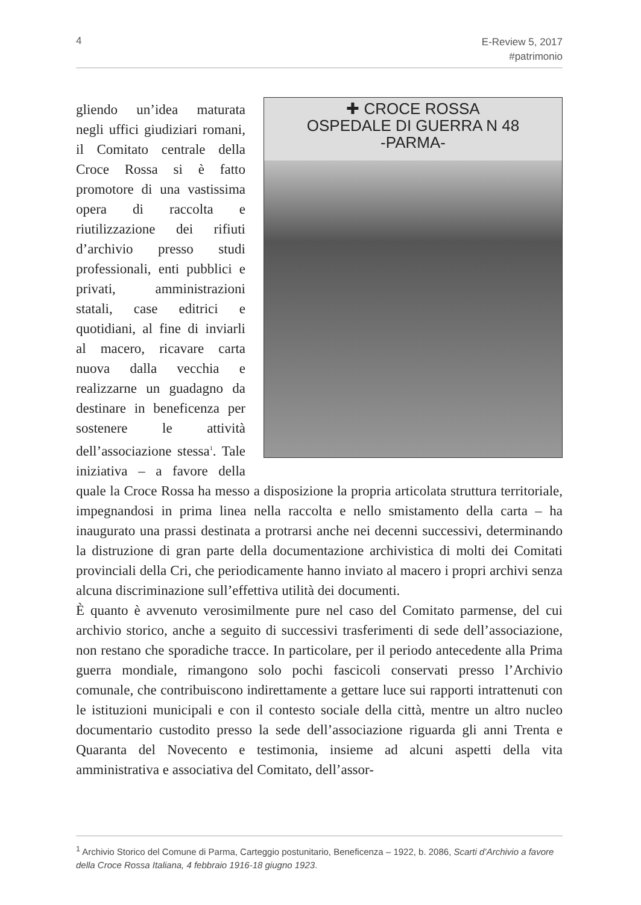4 E-Review 5, 2017
#patrimonio
✚ CROCE ROSSA
OSPEDALE DI GUERRA N 48
-PARMA-
gliendo un’idea maturata negli uffici giudiziari romani, il Comitato centrale della Croce Rossa si è fatto promotore di una vastissima opera di raccolta e riutilizzazione dei rifiuti d’archivio presso studi professionali, enti pubblici e privati, amministrazioni statali, case editrici e quotidiani, al fine di inviarli al macero, ricavare carta nuova dalla vecchia e realizzarne un guadagno da destinare in beneficenza per sostenere le attività dell’associazione stessa<sup>1</sup>. Tale iniziativa – a favore della quale la Croce Rossa ha messo a disposizione la propria articolata struttura territoriale, impegnandosi in prima linea nella raccolta e nello smistamento della carta – ha inaugurato una prassi destinata a protrarsi anche nei decenni successivi, determinando la distruzione di gran parte della documentazione archivistica di molti dei Comitati provinciali della Cri, che periodicamente hanno inviato al macero i propri archivi senza alcuna discriminazione sull’effettiva utilità dei documenti.
È quanto è avvenuto verosimilmente pure nel caso del Comitato parmense, del cui archivio storico, anche a seguito di successivi trasferimenti di sede dell’associazione, non restano che sporadiche tracce. In particolare, per il periodo antecedente alla Prima guerra mondiale, rimangono solo pochi fascicoli conservati presso l’Archivio comunale, che contribuiscono indirettamente a gettare luce sui rapporti intrattenuti con le istituzioni municipali e con il contesto sociale della città, mentre un altro nucleo documentario custodito presso la sede dell’associazione riguarda gli anni Trenta e Quaranta del Novecento e testimonia, insieme ad alcuni aspetti della vita amministrativa e associativa del Comitato, dell’assor-
<sup>1</sup> Archivio Storico del Comune di Parma, Carteggio postunitario, Beneficenza – 1922, b. 2086, Scarti d’Archivio a favore della Croce Rossa Italiana, 4 febbraio 1916-18 giugno 1923.